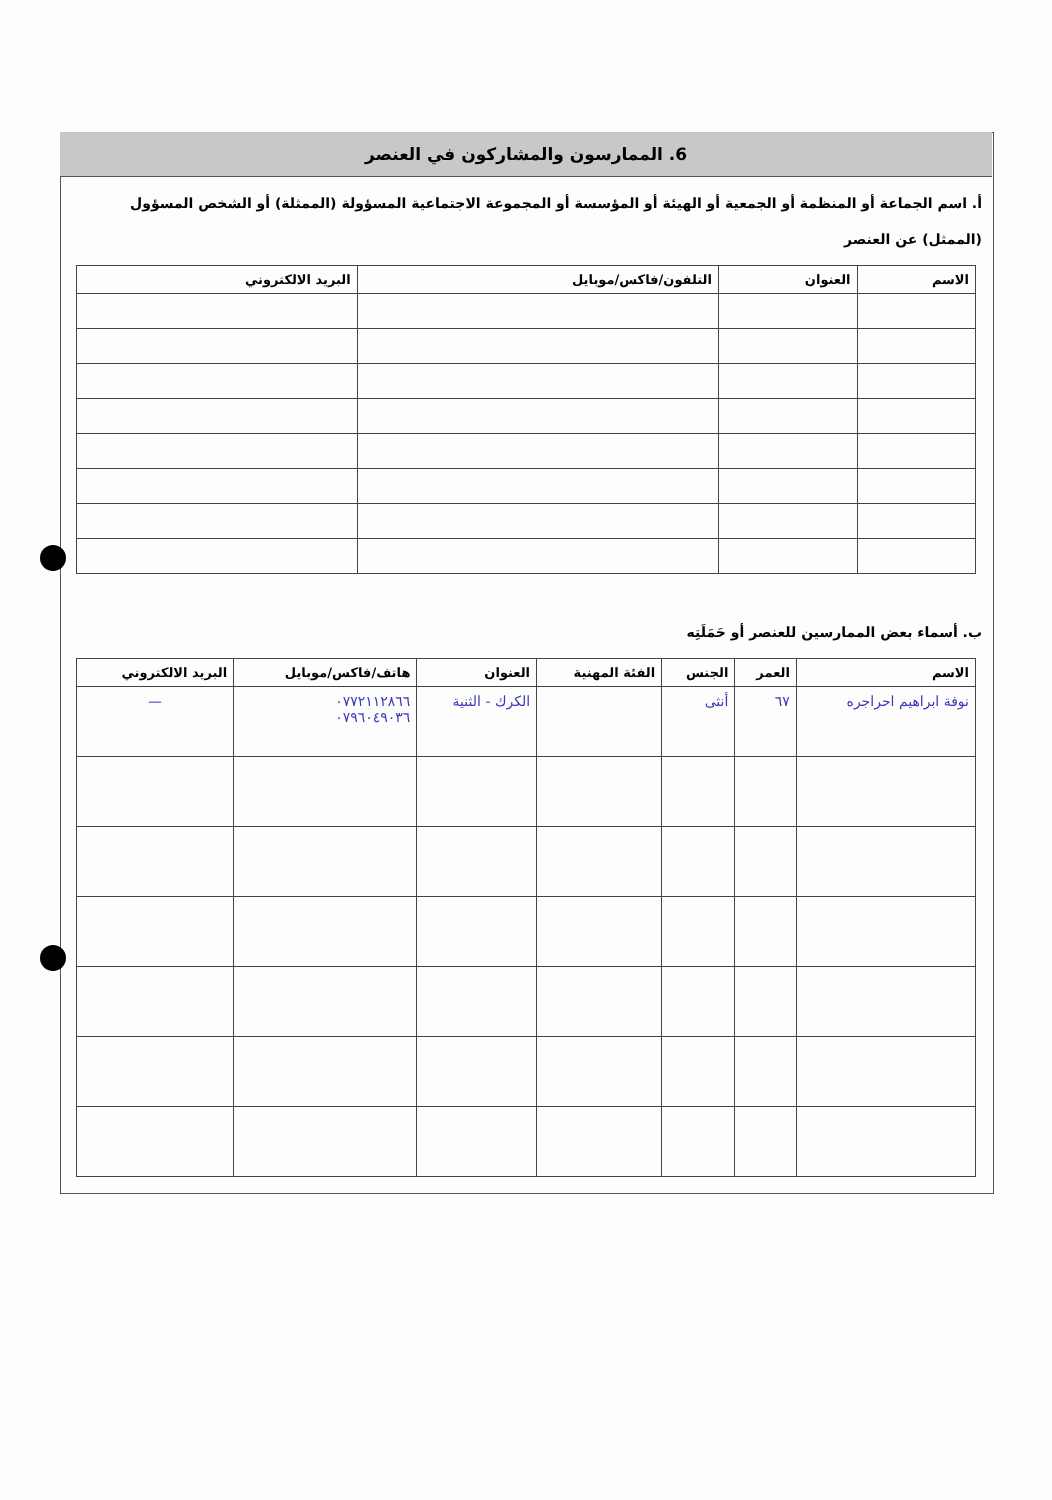6. الممارسون والمشاركون في العنصر
أ. اسم الجماعة أو المنظمة أو الجمعية أو الهيئة أو المؤسسة أو المجموعة الاجتماعية المسؤولة (الممثلة) أو الشخص المسؤول (الممثل) عن العنصر
| الاسم | العنوان | التلفون/فاكس/موبايل | البريد الالكتروني |
| --- | --- | --- | --- |
ب. أسماء بعض الممارسين للعنصر أو حَمَلَتِه
| الاسم | العمر | الجنس | الفئة المهنية | العنوان | هاتف/فاكس/موبايل | البريد الالكتروني |
| --- | --- | --- | --- | --- | --- | --- |
| نوفة ابراهيم احراجره | ٦٧ | أنثى | | الكرك - الثنية | ٠٧٧٢١١٢٨٦٦ ٠٧٩٦٠٤٩٠٣٦ | — |